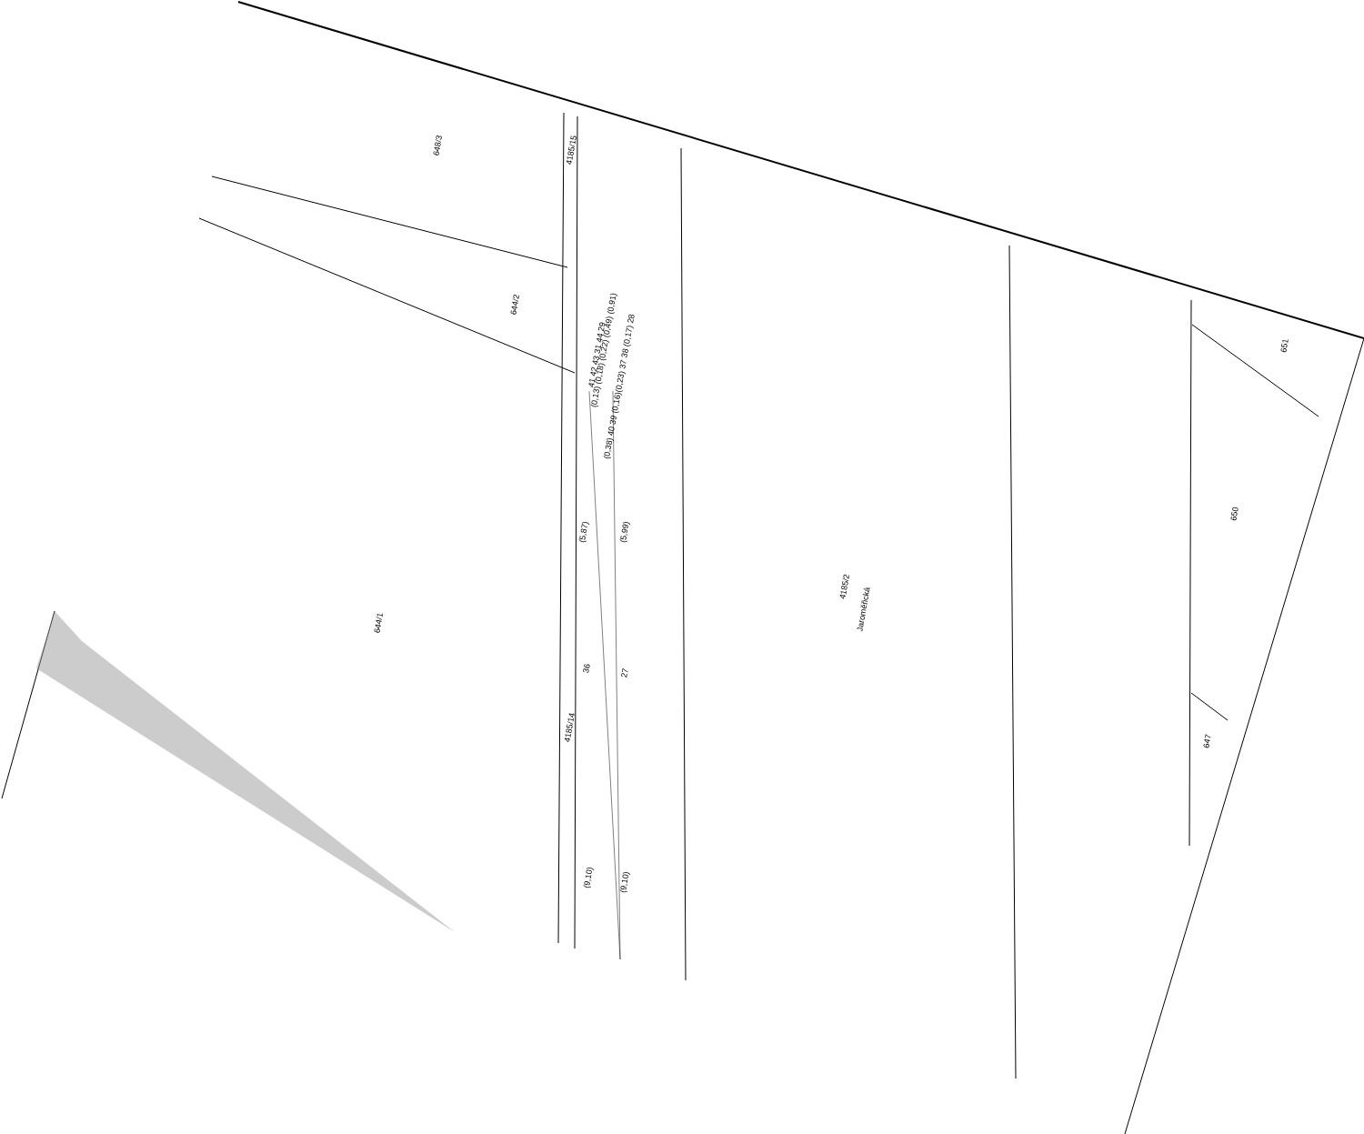648/3
644/2
644/1
4185/15
4185/14
4185/2
Jaroměřická
650
651
647
(5,87) (5,99)
(9,10) (9,10)
36 27
(0,13) (0,18) (0,22) (0,49) (0,91)
(0,38) 40 39 (0,16)(0,23) 37 38 (0,17) 28
41 42 43 31 44 29